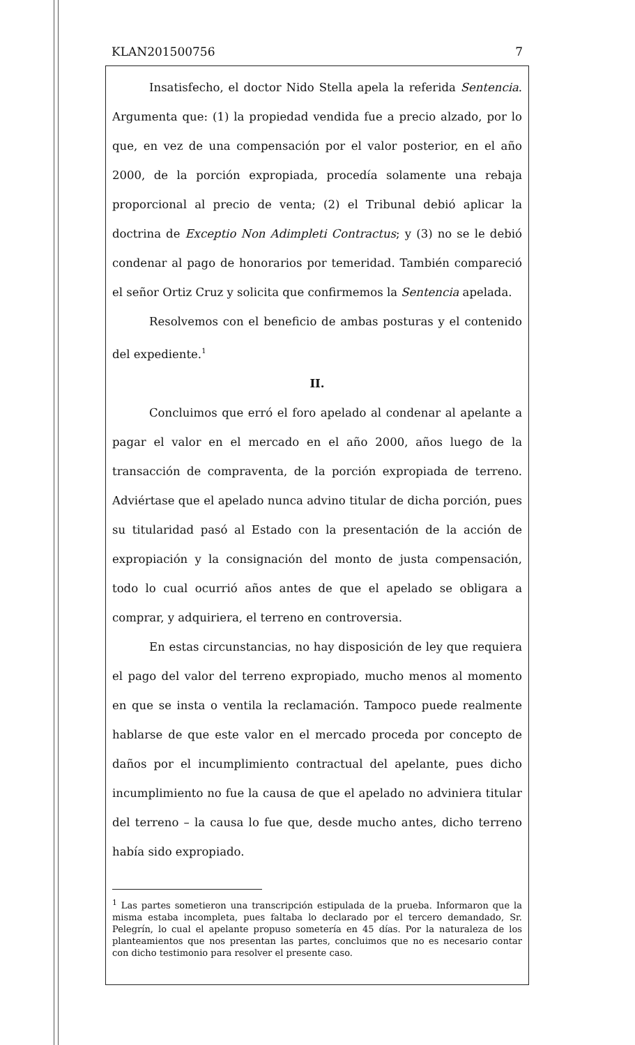KLAN201500756 7
Insatisfecho, el doctor Nido Stella apela la referida Sentencia. Argumenta que: (1) la propiedad vendida fue a precio alzado, por lo que, en vez de una compensación por el valor posterior, en el año 2000, de la porción expropiada, procedía solamente una rebaja proporcional al precio de venta; (2) el Tribunal debió aplicar la doctrina de Exceptio Non Adimpleti Contractus; y (3) no se le debió condenar al pago de honorarios por temeridad. También compareció el señor Ortiz Cruz y solicita que confirmemos la Sentencia apelada.
Resolvemos con el beneficio de ambas posturas y el contenido del expediente.<sup>1</sup>
II.
Concluimos que erró el foro apelado al condenar al apelante a pagar el valor en el mercado en el año 2000, años luego de la transacción de compraventa, de la porción expropiada de terreno. Adviértase que el apelado nunca advino titular de dicha porción, pues su titularidad pasó al Estado con la presentación de la acción de expropiación y la consignación del monto de justa compensación, todo lo cual ocurrió años antes de que el apelado se obligara a comprar, y adquiriera, el terreno en controversia.
En estas circunstancias, no hay disposición de ley que requiera el pago del valor del terreno expropiado, mucho menos al momento en que se insta o ventila la reclamación. Tampoco puede realmente hablarse de que este valor en el mercado proceda por concepto de daños por el incumplimiento contractual del apelante, pues dicho incumplimiento no fue la causa de que el apelado no adviniera titular del terreno – la causa lo fue que, desde mucho antes, dicho terreno había sido expropiado.
<sup>1</sup> Las partes sometieron una transcripción estipulada de la prueba. Informaron que la misma estaba incompleta, pues faltaba lo declarado por el tercero demandado, Sr. Pelegrín, lo cual el apelante propuso sometería en 45 días. Por la naturaleza de los planteamientos que nos presentan las partes, concluimos que no es necesario contar con dicho testimonio para resolver el presente caso.